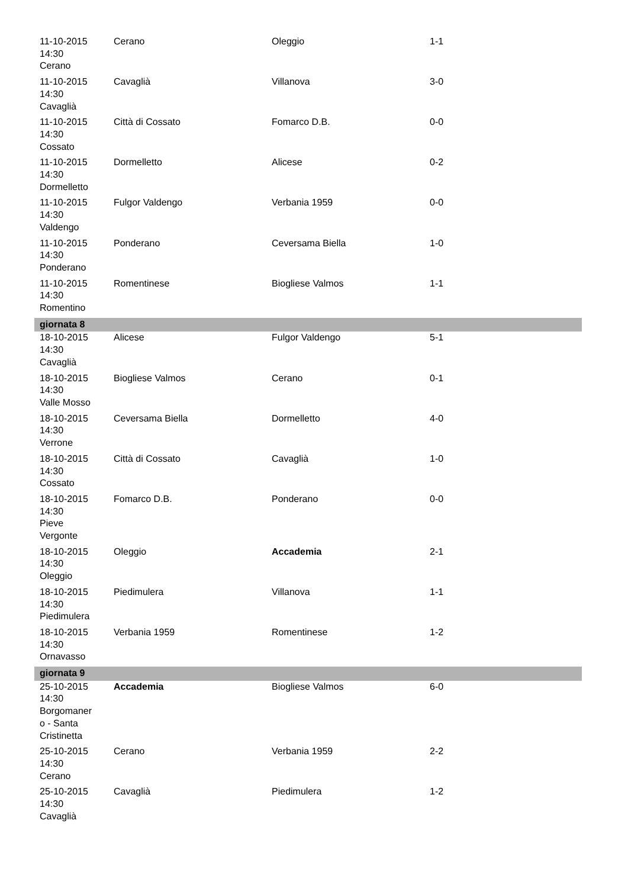| 11-10-2015 14:30 Cerano | Cerano | Oleggio | 1-1 |
| 11-10-2015 14:30 Cavaglià | Cavaglià | Villanova | 3-0 |
| 11-10-2015 14:30 Cossato | Città di Cossato | Fomarco D.B. | 0-0 |
| 11-10-2015 14:30 Dormelletto | Dormelletto | Alicese | 0-2 |
| 11-10-2015 14:30 Valdengo | Fulgor Valdengo | Verbania 1959 | 0-0 |
| 11-10-2015 14:30 Ponderano | Ponderano | Ceversama Biella | 1-0 |
| 11-10-2015 14:30 Romentino | Romentinese | Biogliese Valmos | 1-1 |
| giornata 8 | | | |
| 18-10-2015 14:30 Cavaglià | Alicese | Fulgor Valdengo | 5-1 |
| 18-10-2015 14:30 Valle Mosso | Biogliese Valmos | Cerano | 0-1 |
| 18-10-2015 14:30 Verrone | Ceversama Biella | Dormelletto | 4-0 |
| 18-10-2015 14:30 Cossato | Città di Cossato | Cavaglià | 1-0 |
| 18-10-2015 14:30 Pieve Vergonte | Fomarco D.B. | Ponderano | 0-0 |
| 18-10-2015 14:30 Oleggio | Oleggio | Accademia | 2-1 |
| 18-10-2015 14:30 Piedimulera | Piedimulera | Villanova | 1-1 |
| 18-10-2015 14:30 Ornavasso | Verbania 1959 | Romentinese | 1-2 |
| giornata 9 | | | |
| 25-10-2015 14:30 Borgomaner o - Santa Cristinetta | Accademia | Biogliese Valmos | 6-0 |
| 25-10-2015 14:30 Cerano | Cerano | Verbania 1959 | 2-2 |
| 25-10-2015 14:30 Cavaglià | Cavaglià | Piedimulera | 1-2 |